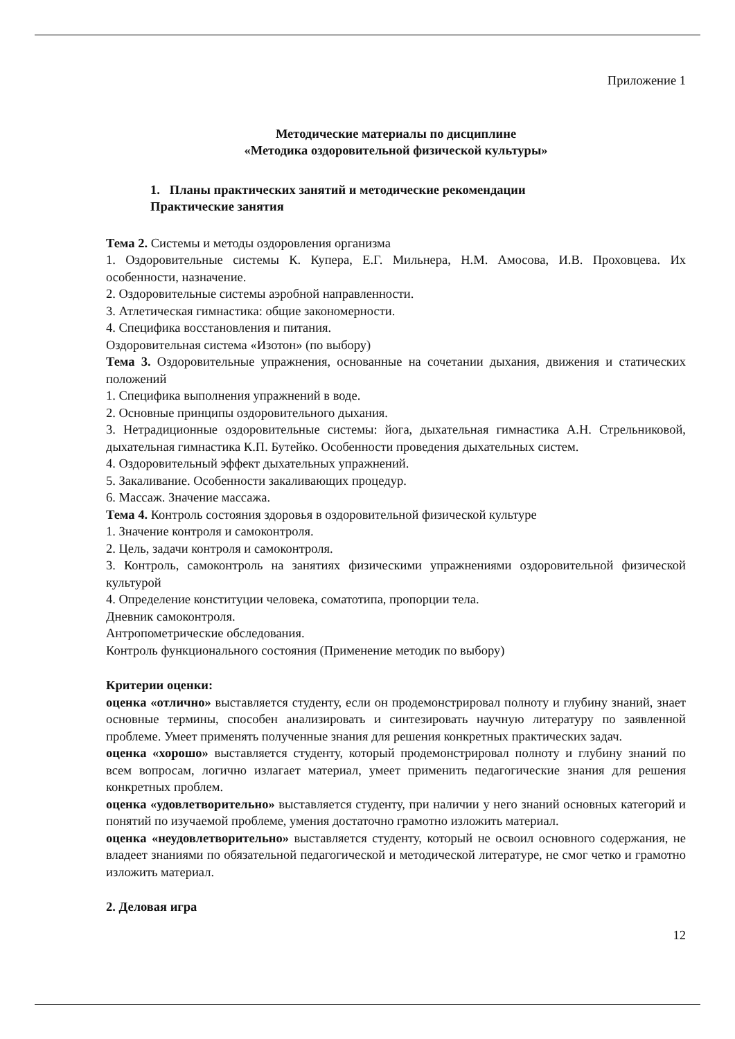Приложение 1
Методические материалы по дисциплине
«Методика оздоровительной физической культуры»
1. Планы практических занятий и методические рекомендации
Практические занятия
Тема 2. Системы и методы оздоровления организма
1. Оздоровительные системы К. Купера, Е.Г. Мильнера, Н.М. Амосова, И.В. Проховцева. Их особенности, назначение.
2. Оздоровительные системы аэробной направленности.
3. Атлетическая гимнастика: общие закономерности.
4. Специфика восстановления и питания.
Оздоровительная система «Изотон» (по выбору)
Тема 3. Оздоровительные упражнения, основанные на сочетании дыхания, движения и статических положений
1. Специфика выполнения упражнений в воде.
2. Основные принципы оздоровительного дыхания.
3. Нетрадиционные оздоровительные системы: йога, дыхательная гимнастика А.Н. Стрельниковой, дыхательная гимнастика К.П. Бутейко. Особенности проведения дыхательных систем.
4. Оздоровительный эффект дыхательных упражнений.
5. Закаливание. Особенности закаливающих процедур.
6. Массаж. Значение массажа.
Тема 4. Контроль состояния здоровья в оздоровительной физической культуре
1. Значение контроля и самоконтроля.
2. Цель, задачи контроля и самоконтроля.
3. Контроль, самоконтроль на занятиях физическими упражнениями оздоровительной физической культурой
4. Определение конституции человека, соматотипа, пропорции тела.
Дневник самоконтроля.
Антропометрические обследования.
Контроль функционального состояния (Применение методик по выбору)
Критерии оценки:
оценка «отлично» выставляется студенту, если он продемонстрировал полноту и глубину знаний, знает основные термины, способен анализировать и синтезировать научную литературу по заявленной проблеме. Умеет применять полученные знания для решения конкретных практических задач.
оценка «хорошо» выставляется студенту, который продемонстрировал полноту и глубину знаний по всем вопросам, логично излагает материал, умеет применить педагогические знания для решения конкретных проблем.
оценка «удовлетворительно» выставляется студенту, при наличии у него знаний основных категорий и понятий по изучаемой проблеме, умения достаточно грамотно изложить материал.
оценка «неудовлетворительно» выставляется студенту, который не освоил основного содержания, не владеет знаниями по обязательной педагогической и методической литературе, не смог четко и грамотно изложить материал.
2. Деловая игра
12